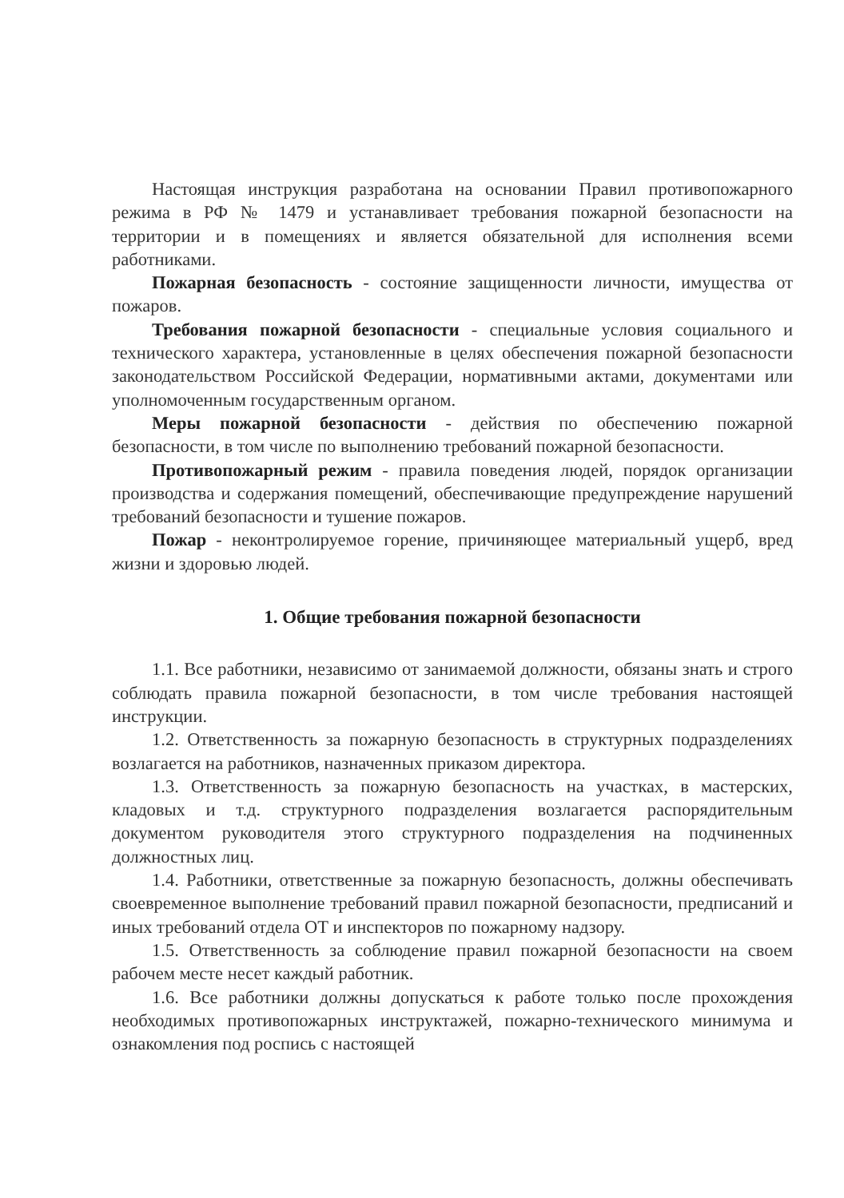Настоящая инструкция разработана на основании Правил противопожарного режима в РФ № 1479 и устанавливает требования пожарной безопасности на территории и в помещениях и является обязательной для исполнения всеми работниками.
Пожарная безопасность - состояние защищенности личности, имущества от пожаров.
Требования пожарной безопасности - специальные условия социального и технического характера, установленные в целях обеспечения пожарной безопасности законодательством Российской Федерации, нормативными актами, документами или уполномоченным государственным органом.
Меры пожарной безопасности - действия по обеспечению пожарной безопасности, в том числе по выполнению требований пожарной безопасности.
Противопожарный режим - правила поведения людей, порядок организации производства и содержания помещений, обеспечивающие предупреждение нарушений требований безопасности и тушение пожаров.
Пожар - неконтролируемое горение, причиняющее материальный ущерб, вред жизни и здоровью людей.
1. Общие требования пожарной безопасности
1.1. Все работники, независимо от занимаемой должности, обязаны знать и строго соблюдать правила пожарной безопасности, в том числе требования настоящей инструкции.
1.2. Ответственность за пожарную безопасность в структурных подразделениях возлагается на работников, назначенных приказом директора.
1.3. Ответственность за пожарную безопасность на участках, в мастерских, кладовых и т.д. структурного подразделения возлагается распорядительным документом руководителя этого структурного подразделения на подчиненных должностных лиц.
1.4. Работники, ответственные за пожарную безопасность, должны обеспечивать своевременное выполнение требований правил пожарной безопасности, предписаний и иных требований отдела ОТ и инспекторов по пожарному надзору.
1.5. Ответственность за соблюдение правил пожарной безопасности на своем рабочем месте несет каждый работник.
1.6. Все работники должны допускаться к работе только после прохождения необходимых противопожарных инструктажей, пожарно-технического минимума и ознакомления под роспись с настоящей